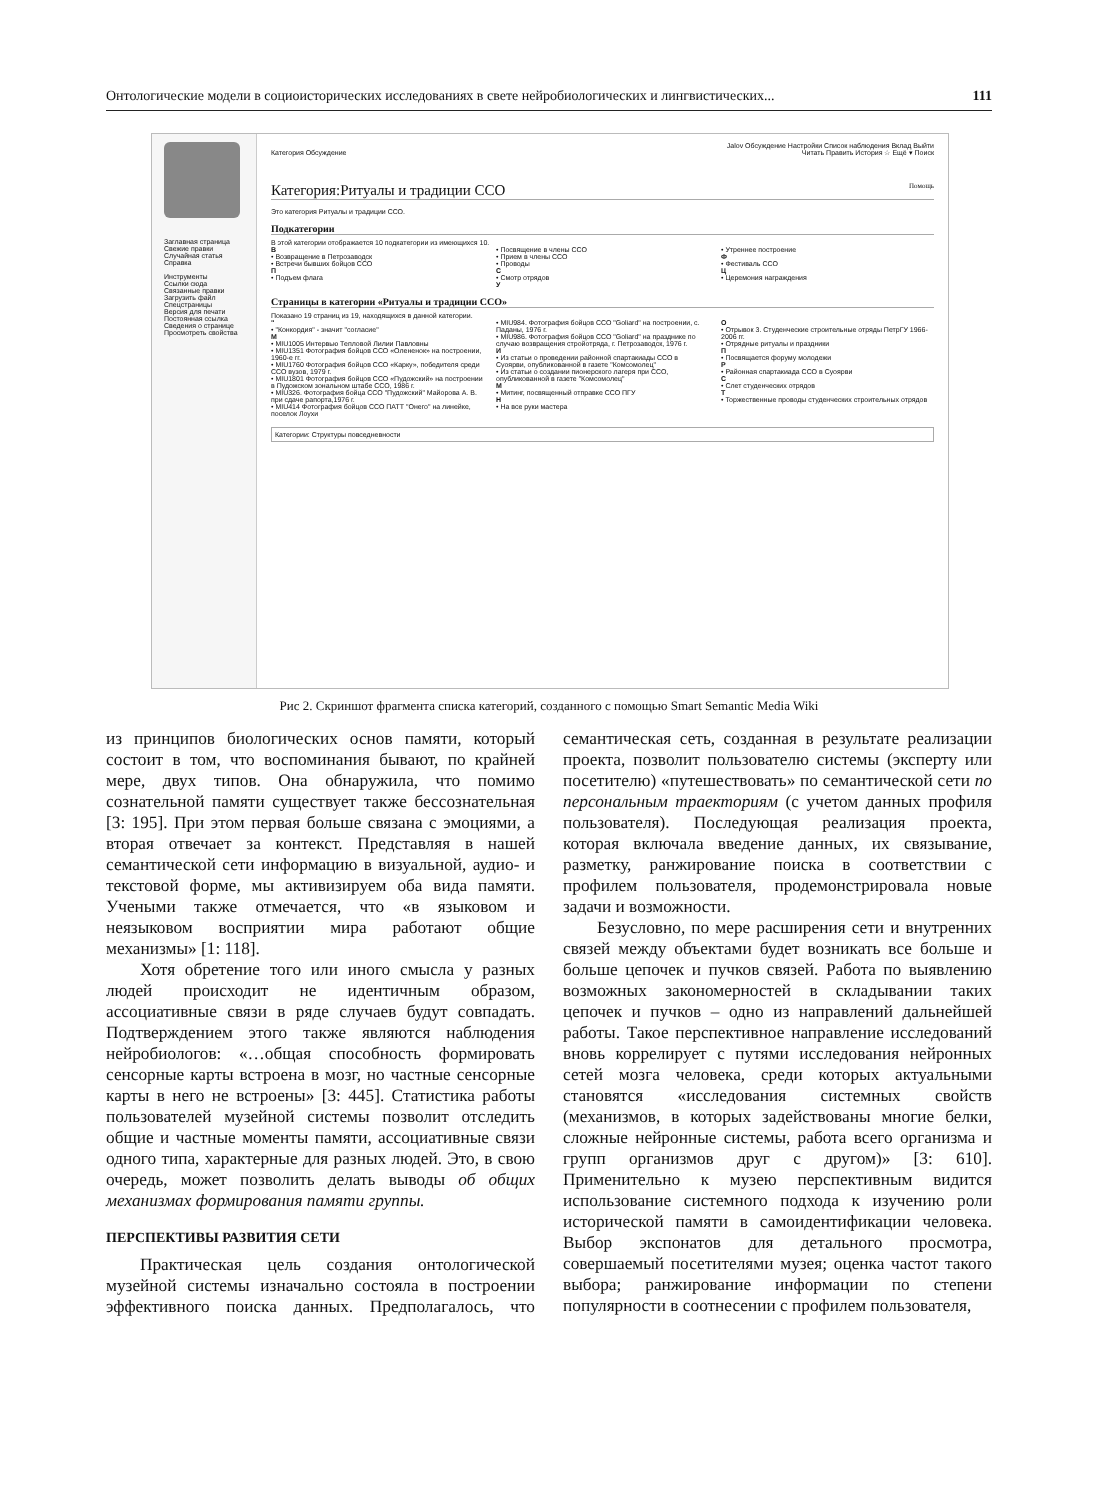Онтологические модели в социоисторических исследованиях в свете нейробиологических и лингвистических... 111
Заглавная страница
Свежие правки
Случайная статья
Справка
Инструменты
Ссылки сюда
Связанные правки
Загрузить файл
Спецстраницы
Версия для печати
Постоянная ссылка
Сведения о странице
Просмотреть свойства
Jalov Обсуждение Настройки Список наблюдения Вклад Выйти
Категория Обсуждение Читать Править История ☆ Ещё ▾ Поиск
Категория:Ритуалы и традиции ССО Помощь
Это категория Ритуалы и традиции ССО.
Подкатегории
В этой категории отображается 10 подкатегории из имеющихся 10.
В
• Возвращение в Петрозаводск
• Встречи бывших бойцов ССО
П
• Подъем флага
• Посвящение в члены ССО
• Прием в члены ССО
• Проводы
С
• Смотр отрядов
У
• Утреннее построение
Ф
• Фестиваль ССО
Ц
• Церемония награждения
Страницы в категории «Ритуалы и традиции ССО»
Показано 19 страниц из 19, находящихся в данной категории.
"
• "Конкордия" - значит "согласие"
M
• MIU1005 Интервью Тепловой Лилии Павловны
• MIU1351 Фотография бойцов ССО «Олененок» на построении, 1960-е гг.
• MIU1760 Фотография бойцов ССО «Карку», победителя среди ССО вузов, 1979 г.
• MIU1801 Фотография бойцов ССО «Пудожский» на построении в Пудожском зональном штабе ССО, 1986 г.
• MIU326. Фотография бойца ССО "Пудожский" Майорова А. В. при сдаче рапорта,1976 г.
• MIU414 Фотография бойцов ССО ПАТТ "Онего" на линейке, поселок Лоухи
• MIU984. Фотография бойцов ССО "Goliard" на построении, с. Паданы, 1976 г.
• MIU986. Фотография бойцов ССО "Goliard" на празднике по случаю возвращения стройотряда, г. Петрозаводск, 1976 г.
И
• Из статьи о проведении районной спартакиады ССО в Суоярви, опубликованной в газете "Комсомолец"
• Из статьи о создании пионерского лагеря при ССО, опубликованной в газете "Комсомолец"
М
• Митинг, посвященный отправке ССО ПГУ
Н
• На все руки мастера
О
• Отрывок 3. Студенческие строительные отряды ПетрГУ 1966-2006 гг.
• Отрядные ритуалы и праздники
П
• Посвящается форуму молодежи
Р
• Районная спартакиада ССО в Суоярви
С
• Слет студенческих отрядов
Т
• Торжественные проводы студенческих строительных отрядов
Категории: Структуры повседневности
Рис 2. Скриншот фрагмента списка категорий, созданного с помощью Smart Semantic Media Wiki
из принципов биологических основ памяти, который состоит в том, что воспоминания бывают, по крайней мере, двух типов. Она обнаружила, что помимо сознательной памяти существует также бессознательная [3: 195]. При этом первая больше связана с эмоциями, а вторая отвечает за контекст. Представляя в нашей семантической сети информацию в визуальной, аудио- и текстовой форме, мы активизируем оба вида памяти. Учеными также отмечается, что «в языковом и неязыковом восприятии мира работают общие механизмы» [1: 118].
Хотя обретение того или иного смысла у разных людей происходит не идентичным образом, ассоциативные связи в ряде случаев будут совпадать. Подтверждением этого также являются наблюдения нейробиологов: «…общая способность формировать сенсорные карты встроена в мозг, но частные сенсорные карты в него не встроены» [3: 445]. Статистика работы пользователей музейной системы позволит отследить общие и частные моменты памяти, ассоциативные связи одного типа, характерные для разных людей. Это, в свою очередь, может позволить делать выводы об общих механизмах формирования памяти группы.
ПЕРСПЕКТИВЫ РАЗВИТИЯ СЕТИ
Практическая цель создания онтологической музейной системы изначально состояла в построении эффективного поиска данных. Предполагалось, что семантическая сеть, созданная в результате реализации проекта, позволит пользователю системы (эксперту или посетителю) «путешествовать» по семантической сети по персональным траекториям (с учетом данных профиля пользователя). Последующая реализация проекта, которая включала введение данных, их связывание, разметку, ранжирование поиска в соответствии с профилем пользователя, продемонстрировала новые задачи и возможности.
Безусловно, по мере расширения сети и внутренних связей между объектами будет возникать все больше и больше цепочек и пучков связей. Работа по выявлению возможных закономерностей в складывании таких цепочек и пучков – одно из направлений дальнейшей работы. Такое перспективное направление исследований вновь коррелирует с путями исследования нейронных сетей мозга человека, среди которых актуальными становятся «исследования системных свойств (механизмов, в которых задействованы многие белки, сложные нейронные системы, работа всего организма и групп организмов друг с другом)» [3: 610]. Применительно к музею перспективным видится использование системного подхода к изучению роли исторической памяти в самоидентификации человека. Выбор экспонатов для детального просмотра, совершаемый посетителями музея; оценка частот такого выбора; ранжирование информации по степени популярности в соотнесении с профилем пользователя,